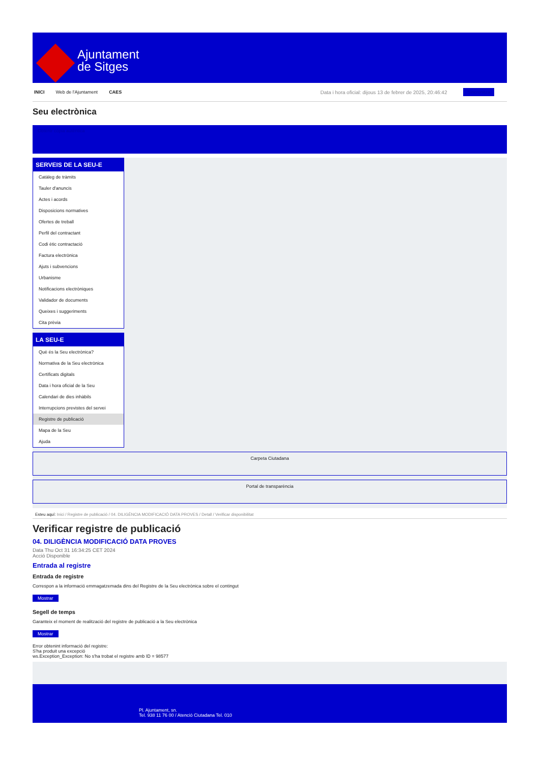Ajuntament
de Sitges
INICI Web de l'Ajuntament CAES Data i hora oficial: dijous 13 de febrer de 2025, 20:46:42 Sincronitza
Seu electrònica
Obtenir còpia autèntica
SERVEIS DE LA SEU-E
Catàleg de tràmits
Tauler d'anuncis
Actes i acords
Disposicions normatives
Ofertes de treball
Perfil del contractant
Codi ètic contractació
Factura electrònica
Ajuts i subvencions
Urbanisme
Notificacions electròniques
Validador de documents
Queixes i suggeriments
Cita prèvia
LA SEU-E
Què és la Seu electrònica?
Normativa de la Seu electrònica
Certificats digitals
Data i hora oficial de la Seu
Calendari de dies inhàbils
Interrupcions previstes del servei
Registre de publicació
Mapa de la Seu
Ajuda
Carpeta Ciutadana
Portal de transparència
Esteu aquí: Inici / Registre de publicació / 04. DILIGÈNCIA MODIFICACIÓ DATA PROVES / Detall / Verificar disponibilitat
Verificar registre de publicació
04. DILIGÈNCIA MODIFICACIÓ DATA PROVES
Data Thu Oct 31 16:34:25 CET 2024
Acció Disponible
Entrada al registre
Entrada de registre
Correspon a la informació emmagatzemada dins del Registre de la Seu electrònica sobre el contingut
Mostrar
Segell de temps
Garanteix el moment de realització del registre de publicació a la Seu electrònica
Mostrar
Error obtenint informació del registre:
S'ha produit una excepció
ws.Exception_Exception: No s'ha trobat el registre amb ID = 98577
Pl. Ajuntament, sn.
Tel. 938 11 76 00 / Atenció Ciutadana Tel. 010